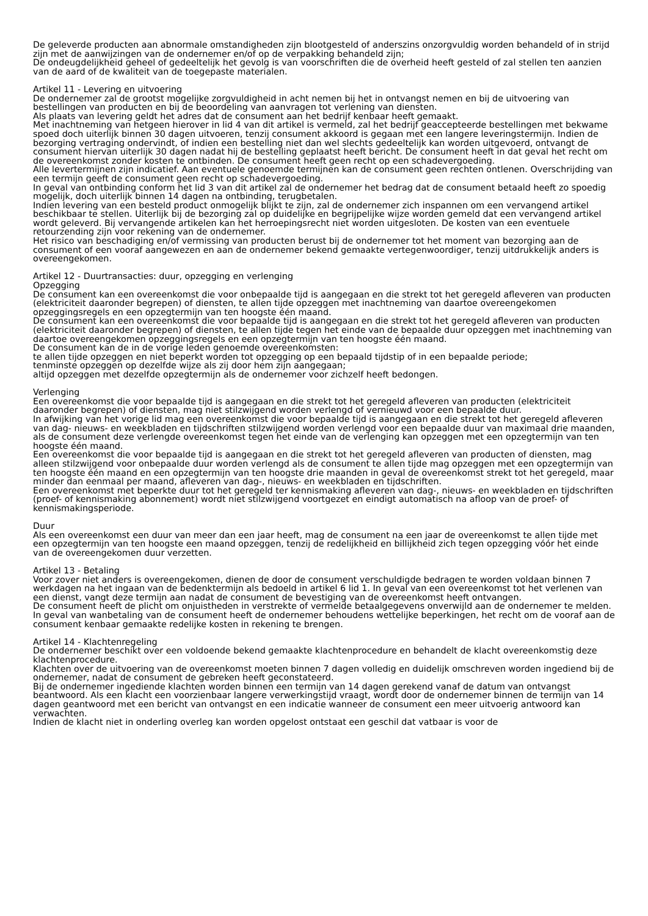De geleverde producten aan abnormale omstandigheden zijn blootgesteld of anderszins onzorgvuldig worden behandeld of in strijd zijn met de aanwijzingen van de ondernemer en/of op de verpakking behandeld zijn;
De ondeugdelijkheid geheel of gedeeltelijk het gevolg is van voorschriften die de overheid heeft gesteld of zal stellen ten aanzien van de aard of de kwaliteit van de toegepaste materialen.
Artikel 11 - Levering en uitvoering
De ondernemer zal de grootst mogelijke zorgvuldigheid in acht nemen bij het in ontvangst nemen en bij de uitvoering van bestellingen van producten en bij de beoordeling van aanvragen tot verlening van diensten.
Als plaats van levering geldt het adres dat de consument aan het bedrijf kenbaar heeft gemaakt.
Met inachtneming van hetgeen hierover in lid 4 van dit artikel is vermeld, zal het bedrijf geaccepteerde bestellingen met bekwame spoed doch uiterlijk binnen 30 dagen uitvoeren, tenzij consument akkoord is gegaan met een langere leveringstermijn. Indien de bezorging vertraging ondervindt, of indien een bestelling niet dan wel slechts gedeeltelijk kan worden uitgevoerd, ontvangt de consument hiervan uiterlijk 30 dagen nadat hij de bestelling geplaatst heeft bericht. De consument heeft in dat geval het recht om de overeenkomst zonder kosten te ontbinden. De consument heeft geen recht op een schadevergoeding.
Alle levertermijnen zijn indicatief. Aan eventuele genoemde termijnen kan de consument geen rechten ontlenen. Overschrijding van een termijn geeft de consument geen recht op schadevergoeding.
In geval van ontbinding conform het lid 3 van dit artikel zal de ondernemer het bedrag dat de consument betaald heeft zo spoedig mogelijk, doch uiterlijk binnen 14 dagen na ontbinding, terugbetalen.
Indien levering van een besteld product onmogelijk blijkt te zijn, zal de ondernemer zich inspannen om een vervangend artikel beschikbaar te stellen. Uiterlijk bij de bezorging zal op duidelijke en begrijpelijke wijze worden gemeld dat een vervangend artikel wordt geleverd. Bij vervangende artikelen kan het herroepingsrecht niet worden uitgesloten. De kosten van een eventuele retourzending zijn voor rekening van de ondernemer.
Het risico van beschadiging en/of vermissing van producten berust bij de ondernemer tot het moment van bezorging aan de consument of een vooraf aangewezen en aan de ondernemer bekend gemaakte vertegenwoordiger, tenzij uitdrukkelijk anders is overeengekomen.
Artikel 12 - Duurtransacties: duur, opzegging en verlenging
Opzegging
De consument kan een overeenkomst die voor onbepaalde tijd is aangegaan en die strekt tot het geregeld afleveren van producten (elektriciteit daaronder begrepen) of diensten, te allen tijde opzeggen met inachtneming van daartoe overeengekomen opzeggingsregels en een opzegtermijn van ten hoogste één maand.
De consument kan een overeenkomst die voor bepaalde tijd is aangegaan en die strekt tot het geregeld afleveren van producten (elektriciteit daaronder begrepen) of diensten, te allen tijde tegen het einde van de bepaalde duur opzeggen met inachtneming van daartoe overeengekomen opzeggingsregels en een opzegtermijn van ten hoogste één maand.
De consument kan de in de vorige leden genoemde overeenkomsten:
te allen tijde opzeggen en niet beperkt worden tot opzegging op een bepaald tijdstip of in een bepaalde periode;
tenminste opzeggen op dezelfde wijze als zij door hem zijn aangegaan;
altijd opzeggen met dezelfde opzegtermijn als de ondernemer voor zichzelf heeft bedongen.
Verlenging
Een overeenkomst die voor bepaalde tijd is aangegaan en die strekt tot het geregeld afleveren van producten (elektriciteit daaronder begrepen) of diensten, mag niet stilzwijgend worden verlengd of vernieuwd voor een bepaalde duur.
In afwijking van het vorige lid mag een overeenkomst die voor bepaalde tijd is aangegaan en die strekt tot het geregeld afleveren van dag- nieuws- en weekbladen en tijdschriften stilzwijgend worden verlengd voor een bepaalde duur van maximaal drie maanden, als de consument deze verlengde overeenkomst tegen het einde van de verlenging kan opzeggen met een opzegtermijn van ten hoogste één maand.
Een overeenkomst die voor bepaalde tijd is aangegaan en die strekt tot het geregeld afleveren van producten of diensten, mag alleen stilzwijgend voor onbepaalde duur worden verlengd als de consument te allen tijde mag opzeggen met een opzegtermijn van ten hoogste één maand en een opzegtermijn van ten hoogste drie maanden in geval de overeenkomst strekt tot het geregeld, maar minder dan eenmaal per maand, afleveren van dag-, nieuws- en weekbladen en tijdschriften.
Een overeenkomst met beperkte duur tot het geregeld ter kennismaking afleveren van dag-, nieuws- en weekbladen en tijdschriften (proef- of kennismaking abonnement) wordt niet stilzwijgend voortgezet en eindigt automatisch na afloop van de proef- of kennismakingsperiode.
Duur
Als een overeenkomst een duur van meer dan een jaar heeft, mag de consument na een jaar de overeenkomst te allen tijde met een opzegtermijn van ten hoogste een maand opzeggen, tenzij de redelijkheid en billijkheid zich tegen opzegging vóór het einde van de overeengekomen duur verzetten.
Artikel 13 - Betaling
Voor zover niet anders is overeengekomen, dienen de door de consument verschuldigde bedragen te worden voldaan binnen 7 werkdagen na het ingaan van de bedenktermijn als bedoeld in artikel 6 lid 1. In geval van een overeenkomst tot het verlenen van een dienst, vangt deze termijn aan nadat de consument de bevestiging van de overeenkomst heeft ontvangen.
De consument heeft de plicht om onjuistheden in verstrekte of vermelde betaalgegevens onverwijld aan de ondernemer te melden.
In geval van wanbetaling van de consument heeft de ondernemer behoudens wettelijke beperkingen, het recht om de vooraf aan de consument kenbaar gemaakte redelijke kosten in rekening te brengen.
Artikel 14 - Klachtenregeling
De ondernemer beschikt over een voldoende bekend gemaakte klachtenprocedure en behandelt de klacht overeenkomstig deze klachtenprocedure.
Klachten over de uitvoering van de overeenkomst moeten binnen 7 dagen volledig en duidelijk omschreven worden ingediend bij de ondernemer, nadat de consument de gebreken heeft geconstateerd.
Bij de ondernemer ingediende klachten worden binnen een termijn van 14 dagen gerekend vanaf de datum van ontvangst beantwoord. Als een klacht een voorzienbaar langere verwerkingstijd vraagt, wordt door de ondernemer binnen de termijn van 14 dagen geantwoord met een bericht van ontvangst en een indicatie wanneer de consument een meer uitvoerig antwoord kan verwachten.
Indien de klacht niet in onderling overleg kan worden opgelost ontstaat een geschil dat vatbaar is voor de